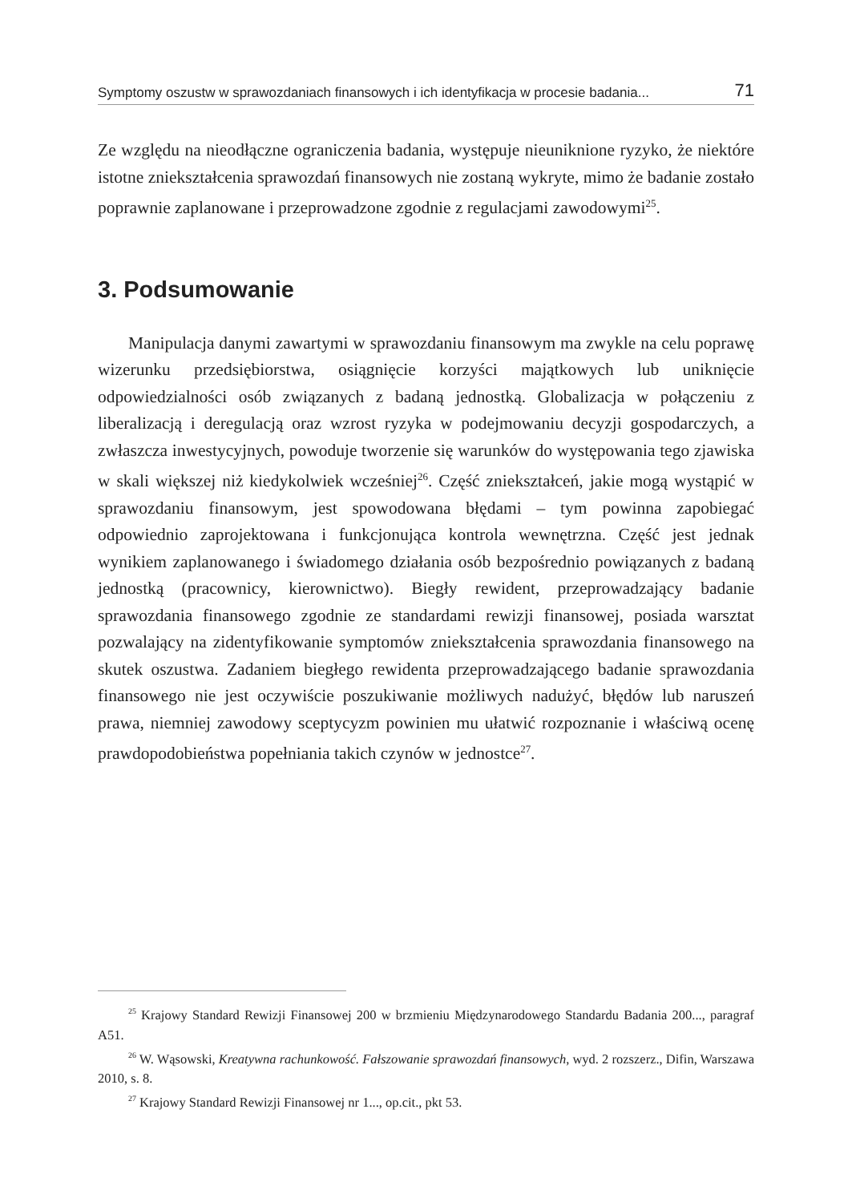Symptomy oszustw w sprawozdaniach finansowych i ich identyfikacja w procesie badania... 71
Ze względu na nieodłączne ograniczenia badania, występuje nieuniknione ryzyko, że niektóre istotne zniekształcenia sprawozdań finansowych nie zostaną wykryte, mimo że badanie zostało poprawnie zaplanowane i przeprowadzone zgodnie z regulacjami zawodowymi<sup>25</sup>.
3. Podsumowanie
Manipulacja danymi zawartymi w sprawozdaniu finansowym ma zwykle na celu poprawę wizerunku przedsiębiorstwa, osiągnięcie korzyści majątkowych lub uniknięcie odpowiedzialności osób związanych z badaną jednostką. Globalizacja w połączeniu z liberalizacją i deregulacją oraz wzrost ryzyka w podejmowaniu decyzji gospodarczych, a zwłaszcza inwestycyjnych, powoduje tworzenie się warunków do występowania tego zjawiska w skali większej niż kiedykolwiek wcześniej<sup>26</sup>. Część zniekształceń, jakie mogą wystąpić w sprawozdaniu finansowym, jest spowodowana błędami – tym powinna zapobiegać odpowiednio zaprojektowana i funkcjonująca kontrola wewnętrzna. Część jest jednak wynikiem zaplanowanego i świadomego działania osób bezpośrednio powiązanych z badaną jednostką (pracownicy, kierownictwo). Biegły rewident, przeprowadzający badanie sprawozdania finansowego zgodnie ze standardami rewizji finansowej, posiada warsztat pozwalający na zidentyfikowanie symptomów zniekształcenia sprawozdania finansowego na skutek oszustwa. Zadaniem biegłego rewidenta przeprowadzającego badanie sprawozdania finansowego nie jest oczywiście poszukiwanie możliwych nadużyć, błędów lub naruszeń prawa, niemniej zawodowy sceptycyzm powinien mu ułatwić rozpoznanie i właściwą ocenę prawdopodobieństwa popełniania takich czynów w jednostce<sup>27</sup>.
<sup>25</sup> Krajowy Standard Rewizji Finansowej 200 w brzmieniu Międzynarodowego Standardu Badania 200..., paragraf A51.
<sup>26</sup> W. Wąsowski, Kreatywna rachunkowość. Fałszowanie sprawozdań finansowych, wyd. 2 rozszerz., Difin, Warszawa 2010, s. 8.
<sup>27</sup> Krajowy Standard Rewizji Finansowej nr 1..., op.cit., pkt 53.